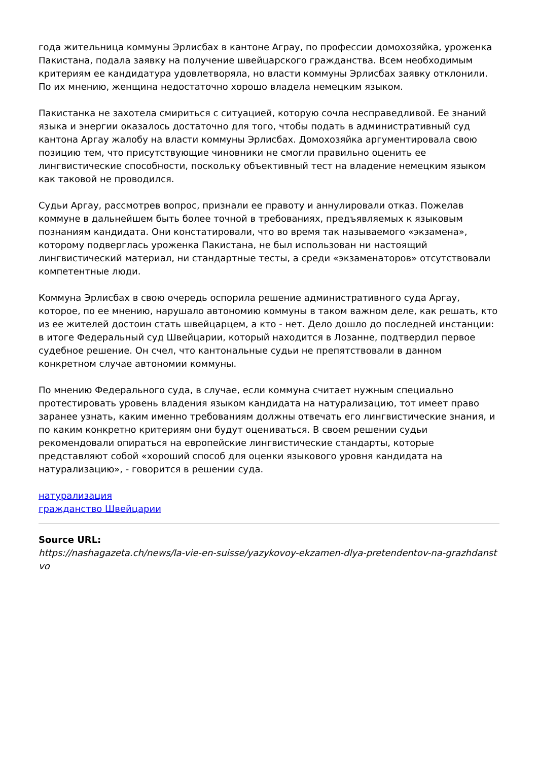года жительница коммуны Эрлисбах в кантоне Аграу, по профессии домохозяйка, уроженка Пакистана, подала заявку на получение швейцарского гражданства. Всем необходимым критериям ее кандидатура удовлетворяла, но власти коммуны Эрлисбах заявку отклонили. По их мнению, женщина недостаточно хорошо владела немецким языком.
Пакистанка не захотела смириться с ситуацией, которую сочла несправедливой. Ее знаний языка и энергии оказалось достаточно для того, чтобы подать в административный суд кантона Аргау жалобу на власти коммуны Эрлисбах. Домохозяйка аргументировала свою позицию тем, что присутствующие чиновники не смогли правильно оценить ее лингвистические способности, поскольку объективный тест на владение немецким языком как таковой не проводился.
Судьи Аргау, рассмотрев вопрос, признали ее правоту и аннулировали отказ. Пожелав коммуне в дальнейшем быть более точной в требованиях, предъявляемых к языковым познаниям кандидата. Они констатировали, что во время так называемого «экзамена», которому подверглась уроженка Пакистана, не был использован ни настоящий лингвистический материал, ни стандартные тесты, а среди «экзаменаторов» отсутствовали компетентные люди.
Коммуна Эрлисбах в свою очередь оспорила решение административного суда Аргау, которое, по ее мнению, нарушало автономию коммуны в таком важном деле, как решать, кто из ее жителей достоин стать швейцарцем, а кто - нет. Дело дошло до последней инстанции: в итоге Федеральный суд Швейцарии, который находится в Лозанне, подтвердил первое судебное решение. Он счел, что кантональные судьи не препятствовали в данном конкретном случае автономии коммуны.
По мнению Федерального суда, в случае, если коммуна считает нужным специально протестировать уровень владения языком кандидата на натурализацию, тот имеет право заранее узнать, каким именно требованиям должны отвечать его лингвистические знания, и по каким конкретно критериям они будут оцениваться. В своем решении судьи рекомендовали опираться на европейские лингвистические стандарты, которые представляют собой «хороший способ для оценки языкового уровня кандидата на натурализацию», - говорится в решении суда.
натурализация
гражданство Швейцарии
Source URL:
https://nashagazeta.ch/news/la-vie-en-suisse/yazykovoy-ekzamen-dlya-pretendentov-na-grazhdanstvo